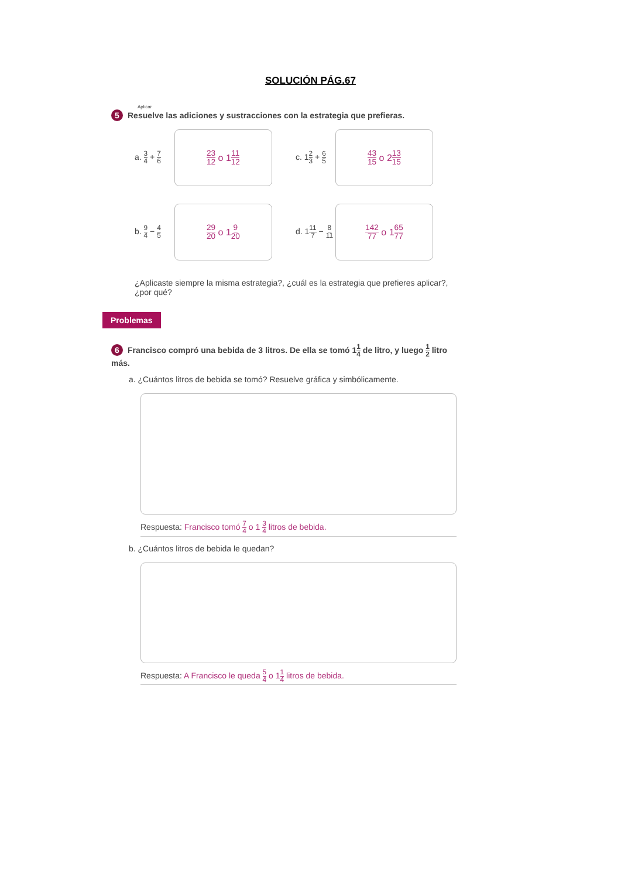SOLUCIÓN PÁG.67
Aplicar
5 Resuelve las adiciones y sustracciones con la estrategia que prefieras.
a. 3 4 + 7 6
23 12 o 1 11 12
c. 12 3 + 6 5
43 15 o 2 13 15
b. 9 4 − 4 5
29 20 o 1 9 20
d. 111 7 − 8 11
142 77 o 1 65 77
¿Aplicaste siempre la misma estrategia?, ¿cuál es la estrategia que prefieres aplicar?, ¿por qué?
Problemas
6 Francisco compró una bebida de 3 litros. De ella se tomó 11 4 de litro, y luego 1 2 litro más.
a. ¿Cuántos litros de bebida se tomó? Resuelve gráfica y simbólicamente.
Respuesta: Francisco tomó 7 4 o 1 3 4 litros de bebida.
b. ¿Cuántos litros de bebida le quedan?
Respuesta: A Francisco le queda 5 4 o 11 4 litros de bebida.